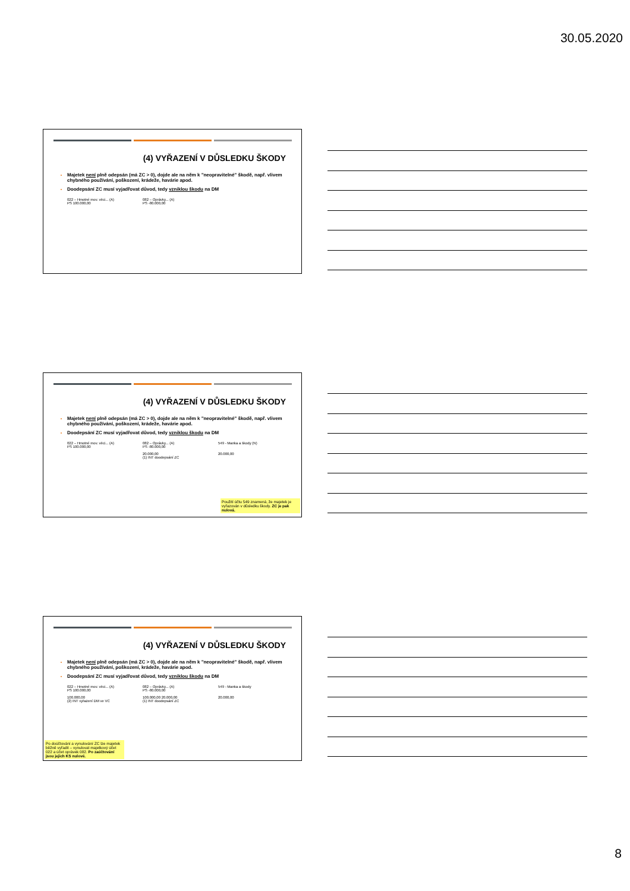30.05.2020
(4) VYŘAZENÍ V DŮSLEDKU ŠKODY
Majetek není plně odepsán (má ZC > 0), dojde ale na něm k "neopravitelné" škodě, např. vlivem chybného používání, poškození, krádeže, havárie apod.
Doodepsání ZC musí vyjadřovat důvod, tedy vzniklou škodu na DM
022 – Hmotné mov. věci... (A)
PS 100.000,00
082 – Oprávky... (A)
PS -80.000,00
(4) VYŘAZENÍ V DŮSLEDKU ŠKODY
Majetek není plně odepsán (má ZC > 0), dojde ale na něm k "neopravitelné" škodě, např. vlivem chybného používání, poškození, krádeže, havárie apod.
Doodepsání ZC musí vyjadřovat důvod, tedy vzniklou škodu na DM
022 – Hmotné mov. věci... (A)
PS 100.000,00
082 – Oprávky... (A)
PS -80.000,00
20.000,00
(1) INT doodepsání ZC
549 - Manka a škody (N)
20.000,00
Použití účtu 549 znamená, že majetek je vyřazován v důsledku škody. ZC je pak nulová.
(4) VYŘAZENÍ V DŮSLEDKU ŠKODY
Majetek není plně odepsán (má ZC > 0), dojde ale na něm k "neopravitelné" škodě, např. vlivem chybného používání, poškození, krádeže, havárie apod.
Doodepsání ZC musí vyjadřovat důvod, tedy vzniklou škodu na DM
022 – Hmotné mov. věci... (A)
PS 100.000,00
100.000,00
(2) INT vyřazení DM ve VC
082 – Oprávky... (A)
PS -80.000,00
100.000,00 20.000,00
(1) INT doodepsání ZC
549 - Manka a škody
20.000,00
Po doúčtování a vynulování ZC lze majetek běžně vyřadit – vynulovat majetkový účet 022 a účet oprávek 082. Po zaúčtování jsou jejich KS nulové.
8